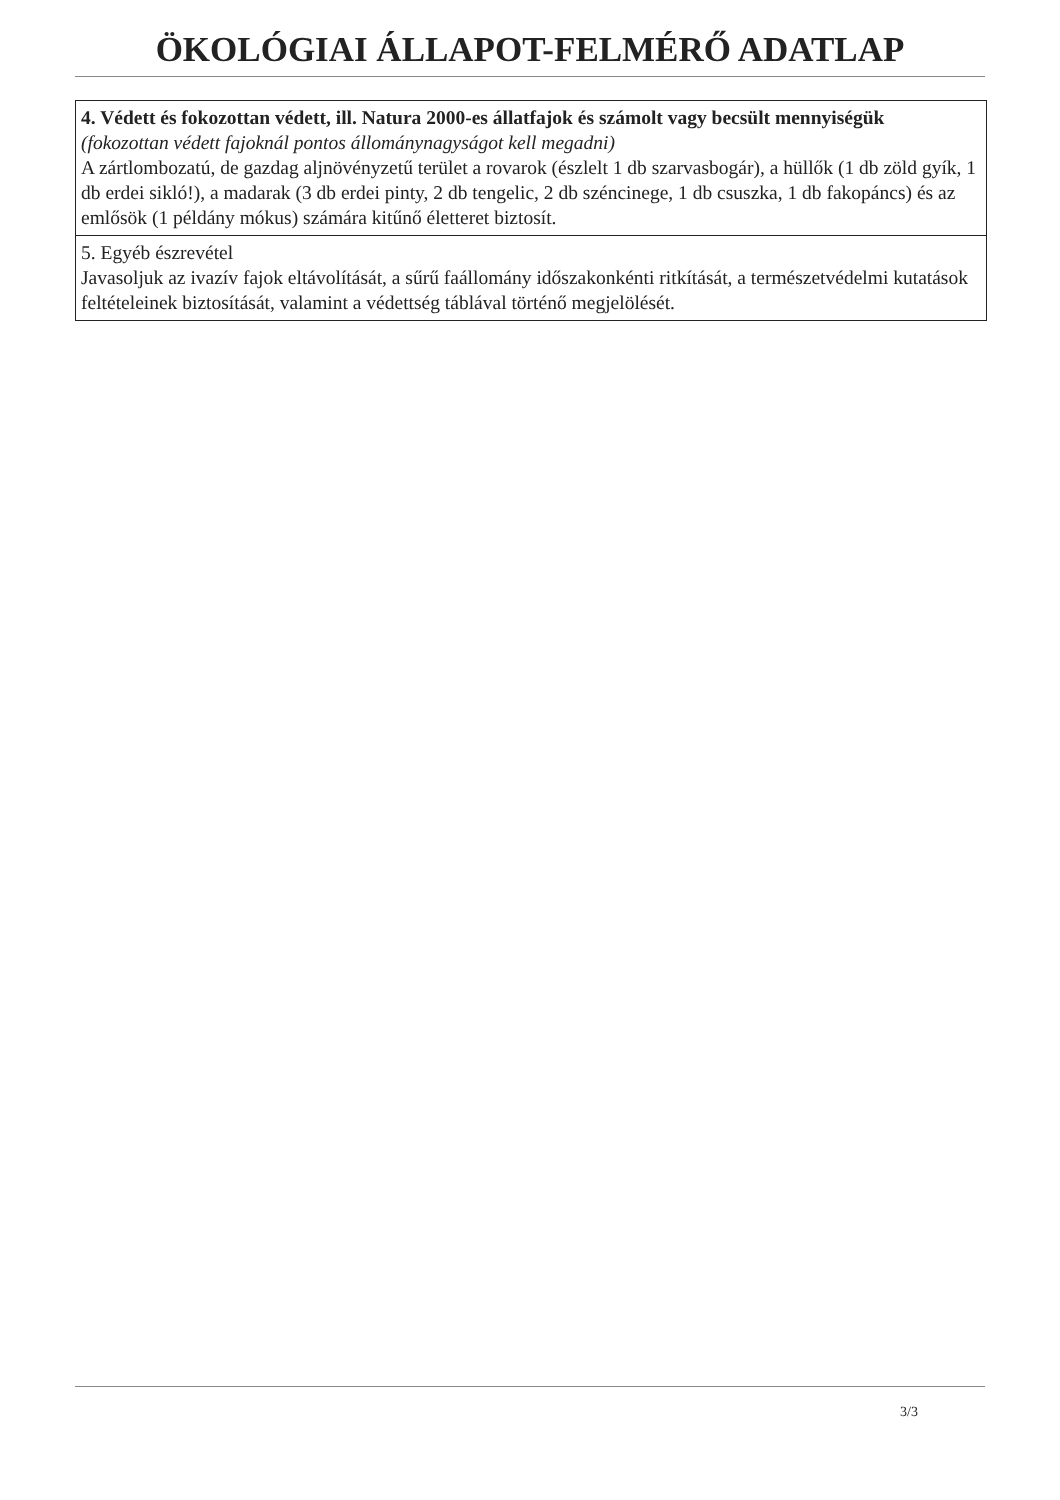ÖKOLÓGIAI ÁLLAPOT-FELMÉRŐ ADATLAP
| 4. Védett és fokozottan védett, ill. Natura 2000-es állatfajok és számolt vagy becsült mennyiségük (fokozottan védett fajoknál pontos állománynagyságot kell megadni) A zártlombozatú, de gazdag aljnövényzetű terület a rovarok (észlelt 1 db szarvasbogár), a hüllők (1 db zöld gyík, 1 db erdei sikló!), a madarak (3 db erdei pinty, 2 db tengelic, 2 db széncinege, 1 db csuszka, 1 db fakopáncs) és az emlősök (1 példány mókus) számára kitűnő életteret biztosít. |
| 5. Egyéb észrevétel Javasoljuk az ivazív fajok eltávolítását, a sűrű faállomány időszakonkénti ritkítását, a természetvédelmi kutatások feltételeinek biztosítását, valamint a védettség táblával történő megjelölését. |
3/3